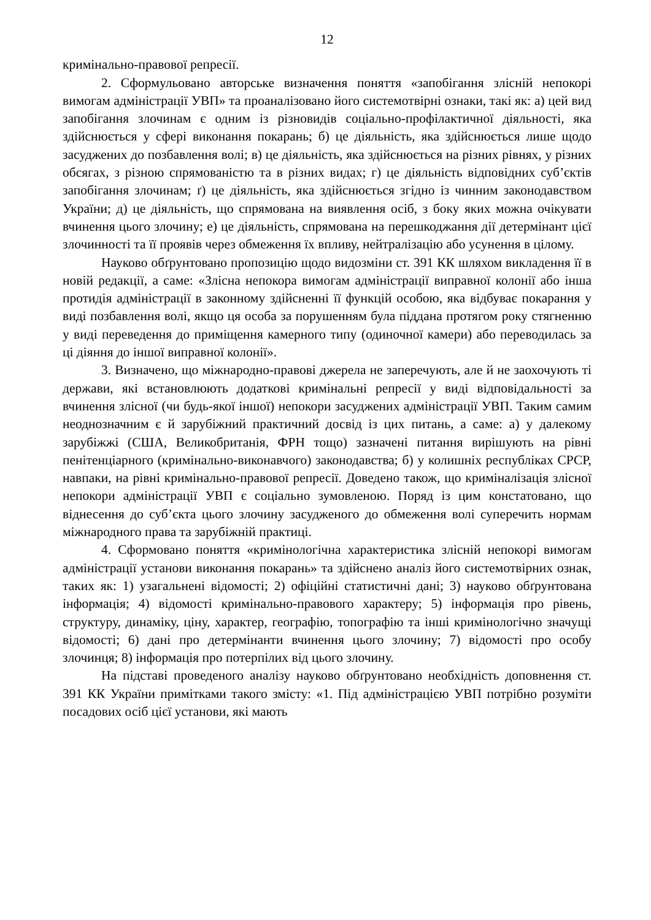12
кримінально-правової репресії.
2. Сформульовано авторське визначення поняття «запобігання злісній непокорі вимогам адміністрації УВП» та проаналізовано його системотвірні ознаки, такі як: а) цей вид запобігання злочинам є одним із різновидів соціально-профілактичної діяльності, яка здійснюється у сфері виконання покарань; б) це діяльність, яка здійснюється лише щодо засуджених до позбавлення волі; в) це діяльність, яка здійснюється на різних рівнях, у різних обсягах, з різною спрямованістю та в різних видах; г) це діяльність відповідних суб’єктів запобігання злочинам; ґ) це діяльність, яка здійснюється згідно із чинним законодавством України; д) це діяльність, що спрямована на виявлення осіб, з боку яких можна очікувати вчинення цього злочину; е) це діяльність, спрямована на перешкоджання дії детермінант цієї злочинності та її проявів через обмеження їх впливу, нейтралізацію або усунення в цілому.
Науково обґрунтовано пропозицію щодо видозміни ст. 391 КК шляхом викладення її в новій редакції, а саме: «Злісна непокора вимогам адміністрації виправної колонії або інша протидія адміністрації в законному здійсненні її функцій особою, яка відбуває покарання у виді позбавлення волі, якщо ця особа за порушенням була піддана протягом року стягненню у виді переведення до приміщення камерного типу (одиночної камери) або переводилась за ці діяння до іншої виправної колонії».
3. Визначено, що міжнародно-правові джерела не заперечують, але й не заохочують ті держави, які встановлюють додаткові кримінальні репресії у виді відповідальності за вчинення злісної (чи будь-якої іншої) непокори засуджених адміністрації УВП. Таким самим неоднозначним є й зарубіжний практичний досвід із цих питань, а саме: а) у далекому зарубіжжі (США, Великобританія, ФРН тощо) зазначені питання вирішують на рівні пенітенціарного (кримінально-виконавчого) законодавства; б) у колишніх республіках СРСР, навпаки, на рівні кримінально-правової репресії. Доведено також, що криміналізація злісної непокори адміністрації УВП є соціально зумовленою. Поряд із цим констатовано, що віднесення до суб’єкта цього злочину засудженого до обмеження волі суперечить нормам міжнародного права та зарубіжній практиці.
4. Сформовано поняття «кримінологічна характеристика злісній непокорі вимогам адміністрації установи виконання покарань» та здійснено аналіз його системотвірних ознак, таких як: 1) узагальнені відомості; 2) офіційні статистичні дані; 3) науково обґрунтована інформація; 4) відомості кримінально-правового характеру; 5) інформація про рівень, структуру, динаміку, ціну, характер, географію, топографію та інші кримінологічно значущі відомості; 6) дані про детермінанти вчинення цього злочину; 7) відомості про особу злочинця; 8) інформація про потерпілих від цього злочину.
На підставі проведеного аналізу науково обґрунтовано необхідність доповнення ст. 391 КК України примітками такого змісту: «1. Під адміністрацією УВП потрібно розуміти посадових осіб цієї установи, які мають